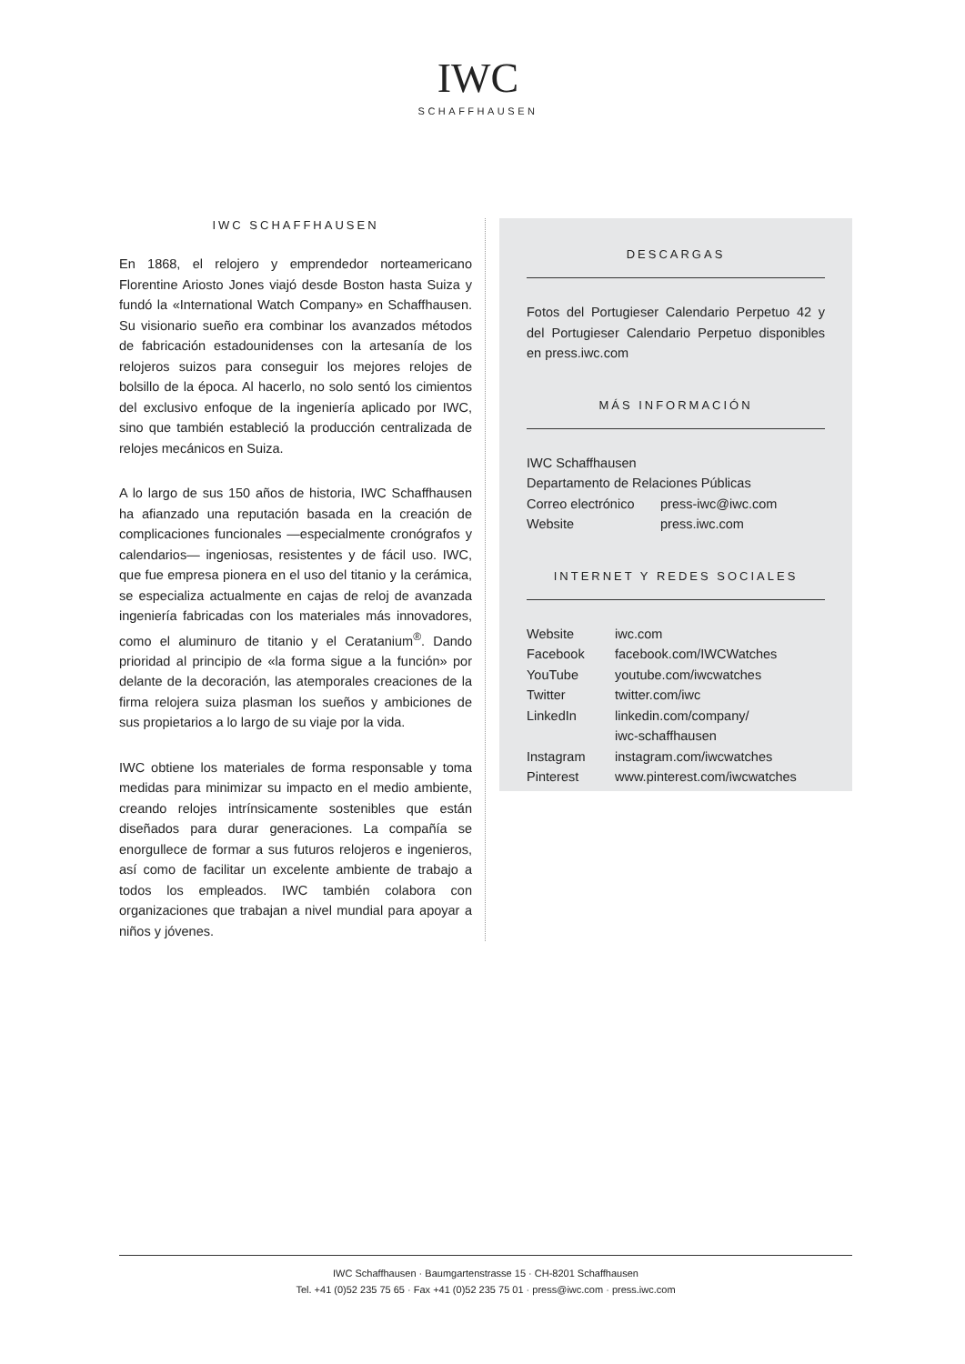IWC
SCHAFFHAUSEN
IWC SCHAFFHAUSEN
En 1868, el relojero y emprendedor norteamericano Florentine Ariosto Jones viajó desde Boston hasta Suiza y fundó la «International Watch Company» en Schaffhausen. Su visionario sueño era combinar los avanzados métodos de fabricación estadounidenses con la artesanía de los relojeros suizos para conseguir los mejores relojes de bolsillo de la época. Al hacerlo, no solo sentó los cimientos del exclusivo enfoque de la ingeniería aplicado por IWC, sino que también estableció la producción centralizada de relojes mecánicos en Suiza.
A lo largo de sus 150 años de historia, IWC Schaffhausen ha afianzado una reputación basada en la creación de complicaciones funcionales —especialmente cronógrafos y calendarios— ingeniosas, resistentes y de fácil uso. IWC, que fue empresa pionera en el uso del titanio y la cerámica, se especializa actualmente en cajas de reloj de avanzada ingeniería fabricadas con los materiales más innovadores, como el aluminuro de titanio y el Ceratanium<sup>®</sup>. Dando prioridad al principio de «la forma sigue a la función» por delante de la decoración, las atemporales creaciones de la firma relojera suiza plasman los sueños y ambiciones de sus propietarios a lo largo de su viaje por la vida.
IWC obtiene los materiales de forma responsable y toma medidas para minimizar su impacto en el medio ambiente, creando relojes intrínsicamente sostenibles que están diseñados para durar generaciones. La compañía se enorgullece de formar a sus futuros relojeros e ingenieros, así como de facilitar un excelente ambiente de trabajo a todos los empleados. IWC también colabora con organizaciones que trabajan a nivel mundial para apoyar a niños y jóvenes.
DESCARGAS
Fotos del Portugieser Calendario Perpetuo 42 y del Portugieser Calendario Perpetuo disponibles en press.iwc.com
MÁS INFORMACIÓN
| IWC Schaffhausen | |
| Departamento de Relaciones Públicas | |
| Correo electrónico | press-iwc@iwc.com |
| Website | press.iwc.com |
INTERNET Y REDES SOCIALES
| Website | iwc.com |
| Facebook | facebook.com/IWCWatches |
| YouTube | youtube.com/iwcwatches |
| Twitter | twitter.com/iwc |
| LinkedIn | linkedin.com/company/ iwc-schaffhausen |
| Instagram | instagram.com/iwcwatches |
| Pinterest | www.pinterest.com/iwcwatches |
IWC Schaffhausen · Baumgartenstrasse 15 · CH-8201 Schaffhausen
Tel. +41 (0)52 235 75 65 · Fax +41 (0)52 235 75 01 · press@iwc.com · press.iwc.com